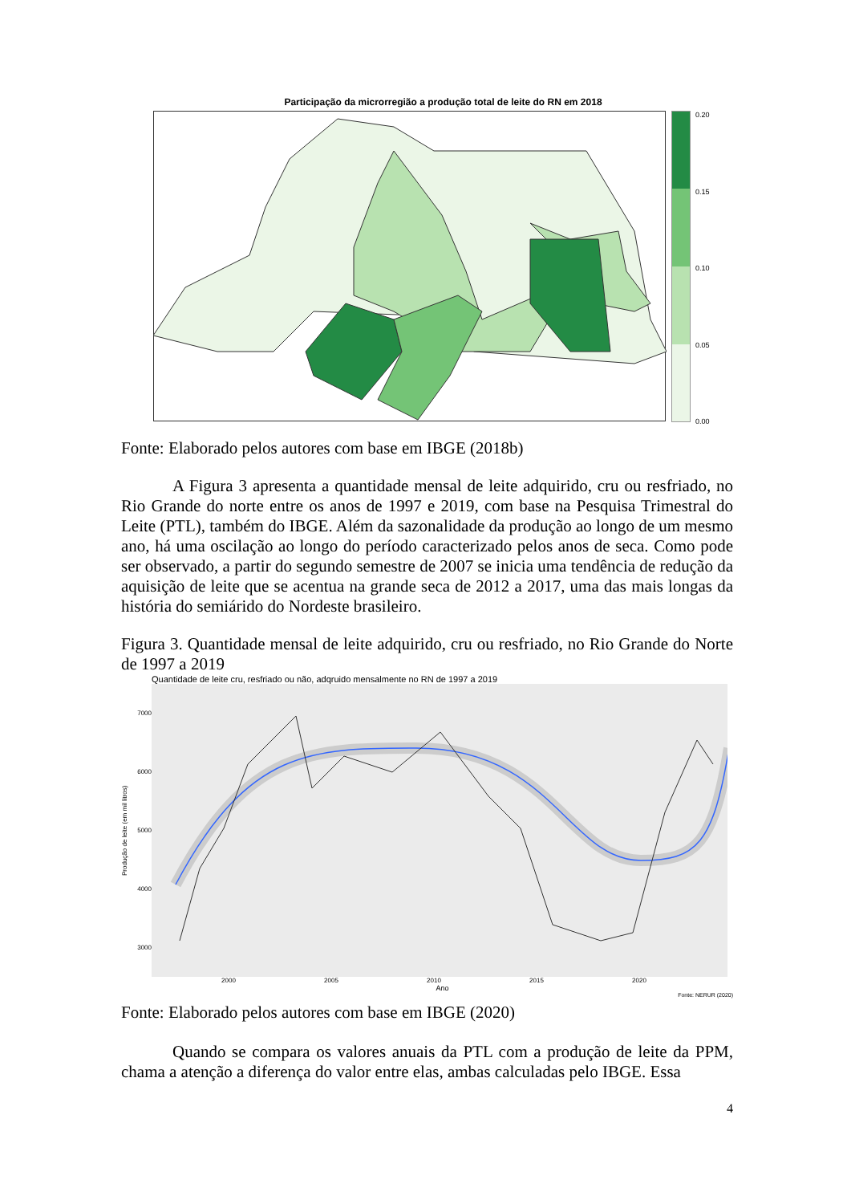Participação da microrregião a produção total de leite do RN em 2018
0.20
0.15
0.10
0.05
0.00
Fonte: Elaborado pelos autores com base em IBGE (2018b)
A Figura 3 apresenta a quantidade mensal de leite adquirido, cru ou resfriado, no Rio Grande do norte entre os anos de 1997 e 2019, com base na Pesquisa Trimestral do Leite (PTL), também do IBGE. Além da sazonalidade da produção ao longo de um mesmo ano, há uma oscilação ao longo do período caracterizado pelos anos de seca. Como pode ser observado, a partir do segundo semestre de 2007 se inicia uma tendência de redução da aquisição de leite que se acentua na grande seca de 2012 a 2017, uma das mais longas da história do semiárido do Nordeste brasileiro.
Figura 3. Quantidade mensal de leite adquirido, cru ou resfriado, no Rio Grande do Norte de 1997 a 2019
Quantidade de leite cru, resfriado ou não, adqruido mensalmente no RN de 1997 a 2019
Produção de leite (em mil litros)
7000
6000
5000
4000
3000
2000 2005 2010 2015 2020
Ano
Fonte: NERUR (2020)
Fonte: Elaborado pelos autores com base em IBGE (2020)
Quando se compara os valores anuais da PTL com a produção de leite da PPM, chama a atenção a diferença do valor entre elas, ambas calculadas pelo IBGE. Essa
4